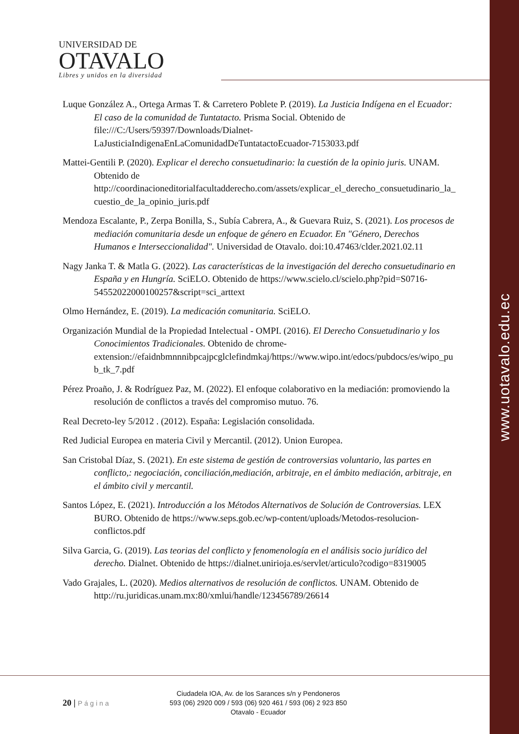www.uotavalo.edu.ec
UNIVERSIDAD DE
OTAVALO
Libres y unidos en la diversidad
Luque González A., Ortega Armas T. & Carretero Poblete P. (2019). La Justicia Indígena en el Ecuador: El caso de la comunidad de Tuntatacto. Prisma Social. Obtenido de file:///C:/Users/59397/Downloads/Dialnet-LaJusticiaIndigenaEnLaComunidadDeTuntatactoEcuador-7153033.pdf
Mattei-Gentili P. (2020). Explicar el derecho consuetudinario: la cuestión de la opinio juris. UNAM. Obtenido de http://coordinacioneditorialfacultadderecho.com/assets/explicar_el_derecho_consuetudinario_la_cuestio_de_la_opinio_juris.pdf
Mendoza Escalante, P., Zerpa Bonilla, S., Subía Cabrera, A., & Guevara Ruiz, S. (2021). Los procesos de mediación comunitaria desde un enfoque de género en Ecuador. En "Género, Derechos Humanos e Interseccionalidad". Universidad de Otavalo. doi:10.47463/clder.2021.02.11
Nagy Janka T. & Matla G. (2022). Las características de la investigación del derecho consuetudinario en España y en Hungría. SciELO. Obtenido de https://www.scielo.cl/scielo.php?pid=S0716-54552022000100257&script=sci_arttext
Olmo Hernández, E. (2019). La medicación comunitaria. SciELO.
Organización Mundial de la Propiedad Intelectual - OMPI. (2016). El Derecho Consuetudinario y los Conocimientos Tradicionales. Obtenido de chrome-extension://efaidnbmnnnibpcajpcglclefindmkaj/https://www.wipo.int/edocs/pubdocs/es/wipo_pub_tk_7.pdf
Pérez Proaño, J. & Rodríguez Paz, M. (2022). El enfoque colaborativo en la mediación: promoviendo la resolución de conflictos a través del compromiso mutuo. 76.
Real Decreto-ley 5/2012 . (2012). España: Legislación consolidada.
Red Judicial Europea en materia Civil y Mercantil. (2012). Union Europea.
San Cristobal Díaz, S. (2021). En este sistema de gestión de controversias voluntario, las partes en conflicto,: negociación, conciliación,mediación, arbitraje, en el ámbito mediación, arbitraje, en el ámbito civil y mercantil.
Santos López, E. (2021). Introducción a los Métodos Alternativos de Solución de Controversias. LEX BURO. Obtenido de https://www.seps.gob.ec/wp-content/uploads/Metodos-resolucion-conflictos.pdf
Silva Garcia, G. (2019). Las teorias del conflicto y fenomenología en el análisis socio jurídico del derecho. Dialnet. Obtenido de https://dialnet.unirioja.es/servlet/articulo?codigo=8319005
Vado Grajales, L. (2020). Medios alternativos de resolución de conflictos. UNAM. Obtenido de http://ru.juridicas.unam.mx:80/xmlui/handle/123456789/26614
20 | Página
Ciudadela IOA, Av. de los Sarances s/n y Pendoneros
593 (06) 2920 009 / 593 (06) 920 461 / 593 (06) 2 923 850
Otavalo - Ecuador